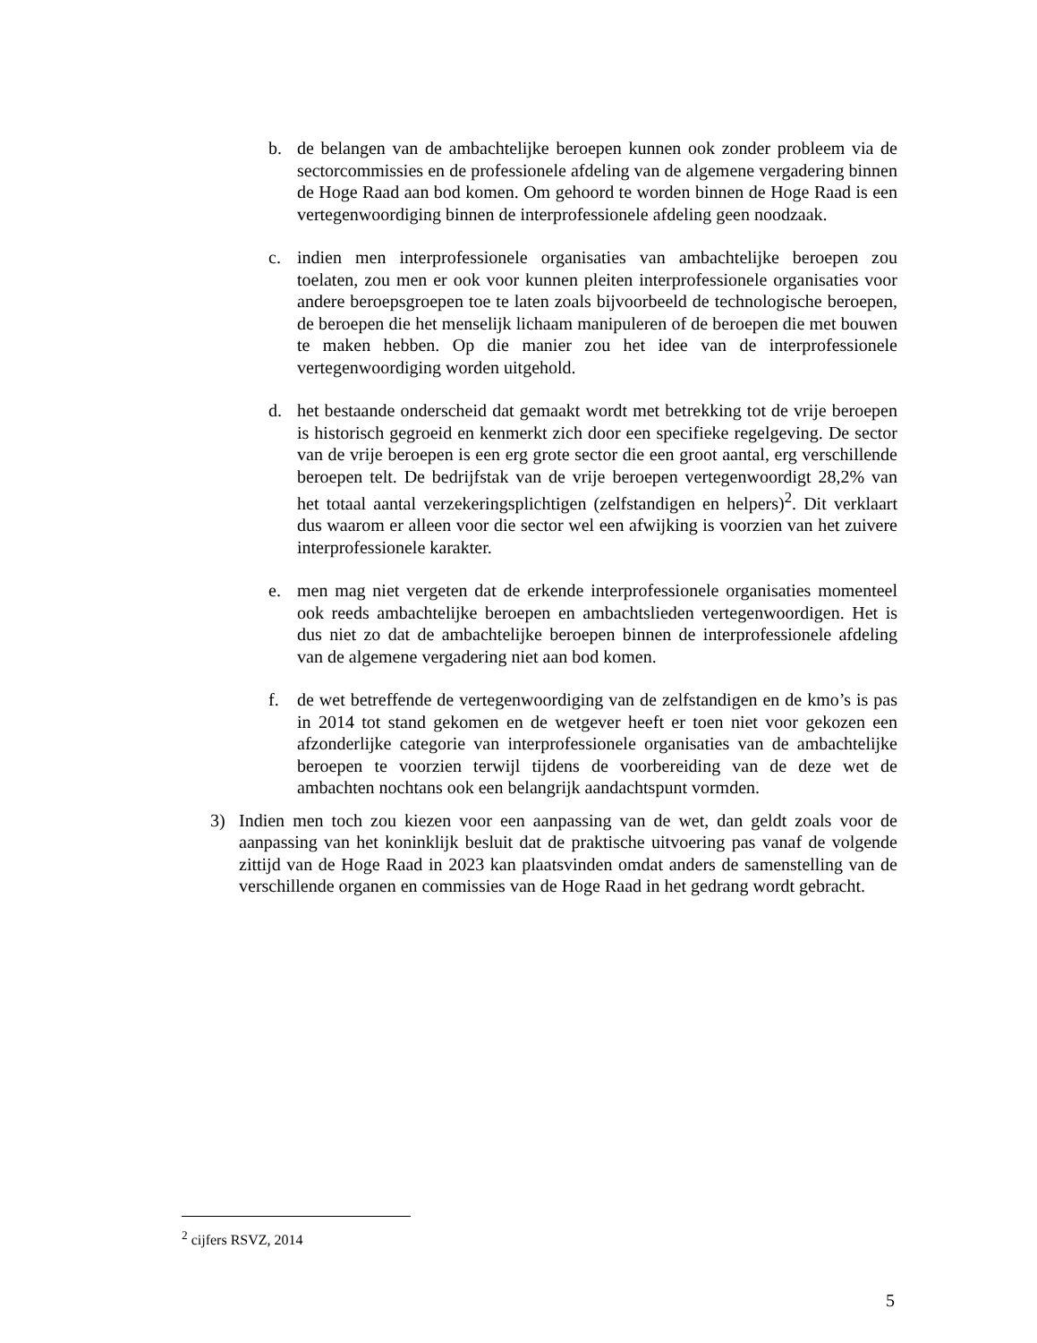b. de belangen van de ambachtelijke beroepen kunnen ook zonder probleem via de sectorcommissies en de professionele afdeling van de algemene vergadering binnen de Hoge Raad aan bod komen. Om gehoord te worden binnen de Hoge Raad is een vertegenwoordiging binnen de interprofessionele afdeling geen noodzaak.
c. indien men interprofessionele organisaties van ambachtelijke beroepen zou toelaten, zou men er ook voor kunnen pleiten interprofessionele organisaties voor andere beroepsgroepen toe te laten zoals bijvoorbeeld de technologische beroepen, de beroepen die het menselijk lichaam manipuleren of de beroepen die met bouwen te maken hebben. Op die manier zou het idee van de interprofessionele vertegenwoordiging worden uitgehold.
d. het bestaande onderscheid dat gemaakt wordt met betrekking tot de vrije beroepen is historisch gegroeid en kenmerkt zich door een specifieke regelgeving. De sector van de vrije beroepen is een erg grote sector die een groot aantal, erg verschillende beroepen telt. De bedrijfstak van de vrije beroepen vertegenwoordigt 28,2% van het totaal aantal verzekeringsplichtigen (zelfstandigen en helpers)<sup>2</sup>. Dit verklaart dus waarom er alleen voor die sector wel een afwijking is voorzien van het zuivere interprofessionele karakter.
e. men mag niet vergeten dat de erkende interprofessionele organisaties momenteel ook reeds ambachtelijke beroepen en ambachtslieden vertegenwoordigen. Het is dus niet zo dat de ambachtelijke beroepen binnen de interprofessionele afdeling van de algemene vergadering niet aan bod komen.
f. de wet betreffende de vertegenwoordiging van de zelfstandigen en de kmo’s is pas in 2014 tot stand gekomen en de wetgever heeft er toen niet voor gekozen een afzonderlijke categorie van interprofessionele organisaties van de ambachtelijke beroepen te voorzien terwijl tijdens de voorbereiding van de deze wet de ambachten nochtans ook een belangrijk aandachtspunt vormden.
3) Indien men toch zou kiezen voor een aanpassing van de wet, dan geldt zoals voor de aanpassing van het koninklijk besluit dat de praktische uitvoering pas vanaf de volgende zittijd van de Hoge Raad in 2023 kan plaatsvinden omdat anders de samenstelling van de verschillende organen en commissies van de Hoge Raad in het gedrang wordt gebracht.
<sup>2</sup> cijfers RSVZ, 2014
5